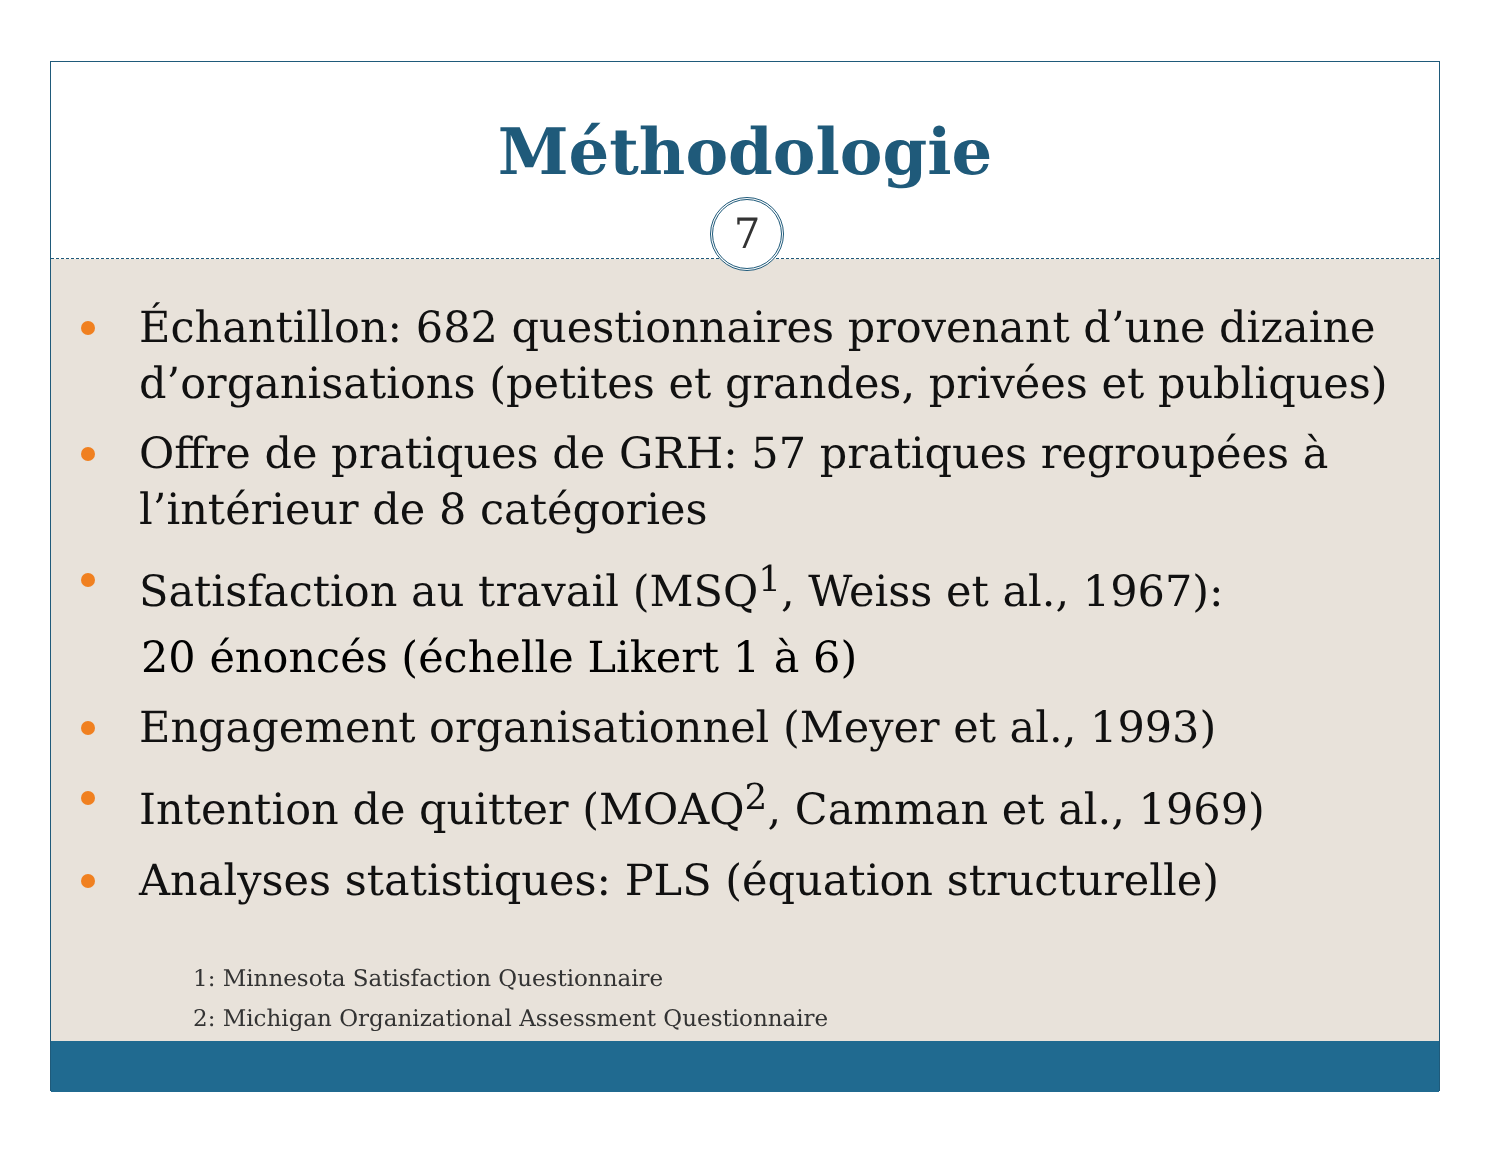Méthodologie
7
Échantillon: 682 questionnaires provenant d’une dizaine d’organisations (petites et grandes, privées et publiques)
Offre de pratiques de GRH: 57 pratiques regroupées à l’intérieur de 8 catégories
Satisfaction au travail (MSQ<sup>1</sup>, Weiss et al., 1967):
20 énoncés (échelle Likert 1 à 6)
Engagement organisationnel (Meyer et al., 1993)
Intention de quitter (MOAQ<sup>2</sup>, Camman et al., 1969)
Analyses statistiques: PLS (équation structurelle)
1: Minnesota Satisfaction Questionnaire
2: Michigan Organizational Assessment Questionnaire